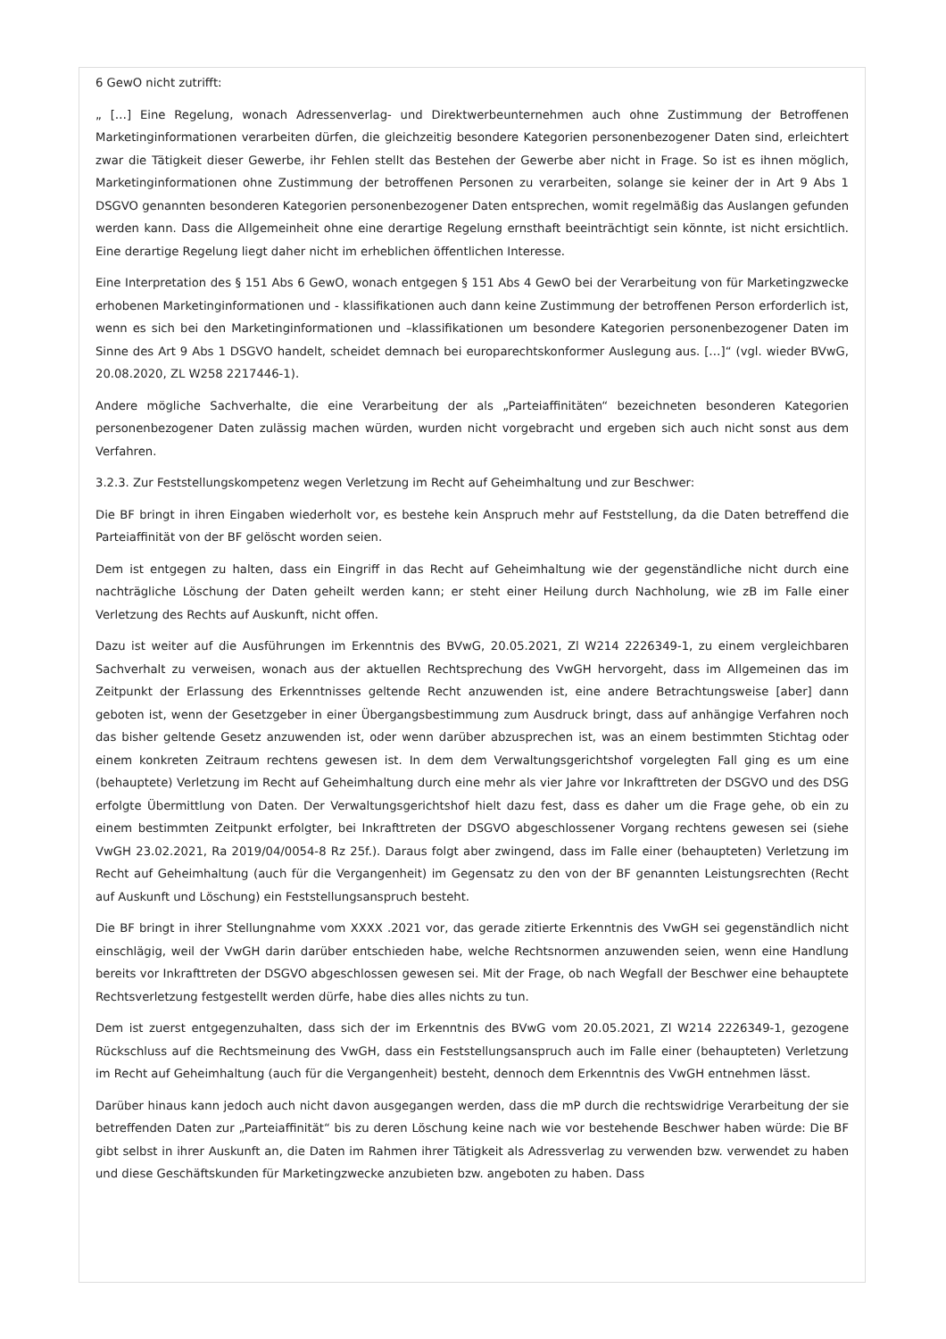6 GewO nicht zutrifft:
„ […] Eine Regelung, wonach Adressenverlag- und Direktwerbeunternehmen auch ohne Zustimmung der Betroffenen Marketinginformationen verarbeiten dürfen, die gleichzeitig besondere Kategorien personenbezogener Daten sind, erleichtert zwar die Tätigkeit dieser Gewerbe, ihr Fehlen stellt das Bestehen der Gewerbe aber nicht in Frage. So ist es ihnen möglich, Marketinginformationen ohne Zustimmung der betroffenen Personen zu verarbeiten, solange sie keiner der in Art 9 Abs 1 DSGVO genannten besonderen Kategorien personenbezogener Daten entsprechen, womit regelmäßig das Auslangen gefunden werden kann. Dass die Allgemeinheit ohne eine derartige Regelung ernsthaft beeinträchtigt sein könnte, ist nicht ersichtlich. Eine derartige Regelung liegt daher nicht im erheblichen öffentlichen Interesse.
Eine Interpretation des § 151 Abs 6 GewO, wonach entgegen § 151 Abs 4 GewO bei der Verarbeitung von für Marketingzwecke erhobenen Marketinginformationen und - klassifikationen auch dann keine Zustimmung der betroffenen Person erforderlich ist, wenn es sich bei den Marketinginformationen und –klassifikationen um besondere Kategorien personenbezogener Daten im Sinne des Art 9 Abs 1 DSGVO handelt, scheidet demnach bei europarechtskonformer Auslegung aus. […]“ (vgl. wieder BVwG, 20.08.2020, ZL W258 2217446-1).
Andere mögliche Sachverhalte, die eine Verarbeitung der als „Parteiaffinitäten“ bezeichneten besonderen Kategorien personenbezogener Daten zulässig machen würden, wurden nicht vorgebracht und ergeben sich auch nicht sonst aus dem Verfahren.
3.2.3. Zur Feststellungskompetenz wegen Verletzung im Recht auf Geheimhaltung und zur Beschwer:
Die BF bringt in ihren Eingaben wiederholt vor, es bestehe kein Anspruch mehr auf Feststellung, da die Daten betreffend die Parteiaffinität von der BF gelöscht worden seien.
Dem ist entgegen zu halten, dass ein Eingriff in das Recht auf Geheimhaltung wie der gegenständliche nicht durch eine nachträgliche Löschung der Daten geheilt werden kann; er steht einer Heilung durch Nachholung, wie zB im Falle einer Verletzung des Rechts auf Auskunft, nicht offen.
Dazu ist weiter auf die Ausführungen im Erkenntnis des BVwG, 20.05.2021, Zl W214 2226349-1, zu einem vergleichbaren Sachverhalt zu verweisen, wonach aus der aktuellen Rechtsprechung des VwGH hervorgeht, dass im Allgemeinen das im Zeitpunkt der Erlassung des Erkenntnisses geltende Recht anzuwenden ist, eine andere Betrachtungsweise [aber] dann geboten ist, wenn der Gesetzgeber in einer Übergangsbestimmung zum Ausdruck bringt, dass auf anhängige Verfahren noch das bisher geltende Gesetz anzuwenden ist, oder wenn darüber abzusprechen ist, was an einem bestimmten Stichtag oder einem konkreten Zeitraum rechtens gewesen ist. In dem dem Verwaltungsgerichtshof vorgelegten Fall ging es um eine (behauptete) Verletzung im Recht auf Geheimhaltung durch eine mehr als vier Jahre vor Inkrafttreten der DSGVO und des DSG erfolgte Übermittlung von Daten. Der Verwaltungsgerichtshof hielt dazu fest, dass es daher um die Frage gehe, ob ein zu einem bestimmten Zeitpunkt erfolgter, bei Inkrafttreten der DSGVO abgeschlossener Vorgang rechtens gewesen sei (siehe VwGH 23.02.2021, Ra 2019/04/0054-8 Rz 25f.). Daraus folgt aber zwingend, dass im Falle einer (behaupteten) Verletzung im Recht auf Geheimhaltung (auch für die Vergangenheit) im Gegensatz zu den von der BF genannten Leistungsrechten (Recht auf Auskunft und Löschung) ein Feststellungsanspruch besteht.
Die BF bringt in ihrer Stellungnahme vom XXXX .2021 vor, das gerade zitierte Erkenntnis des VwGH sei gegenständlich nicht einschlägig, weil der VwGH darin darüber entschieden habe, welche Rechtsnormen anzuwenden seien, wenn eine Handlung bereits vor Inkrafttreten der DSGVO abgeschlossen gewesen sei. Mit der Frage, ob nach Wegfall der Beschwer eine behauptete Rechtsverletzung festgestellt werden dürfe, habe dies alles nichts zu tun.
Dem ist zuerst entgegenzuhalten, dass sich der im Erkenntnis des BVwG vom 20.05.2021, Zl W214 2226349-1, gezogene Rückschluss auf die Rechtsmeinung des VwGH, dass ein Feststellungsanspruch auch im Falle einer (behaupteten) Verletzung im Recht auf Geheimhaltung (auch für die Vergangenheit) besteht, dennoch dem Erkenntnis des VwGH entnehmen lässt.
Darüber hinaus kann jedoch auch nicht davon ausgegangen werden, dass die mP durch die rechtswidrige Verarbeitung der sie betreffenden Daten zur „Parteiaffinität“ bis zu deren Löschung keine nach wie vor bestehende Beschwer haben würde: Die BF gibt selbst in ihrer Auskunft an, die Daten im Rahmen ihrer Tätigkeit als Adressverlag zu verwenden bzw. verwendet zu haben und diese Geschäftskunden für Marketingzwecke anzubieten bzw. angeboten zu haben. Dass